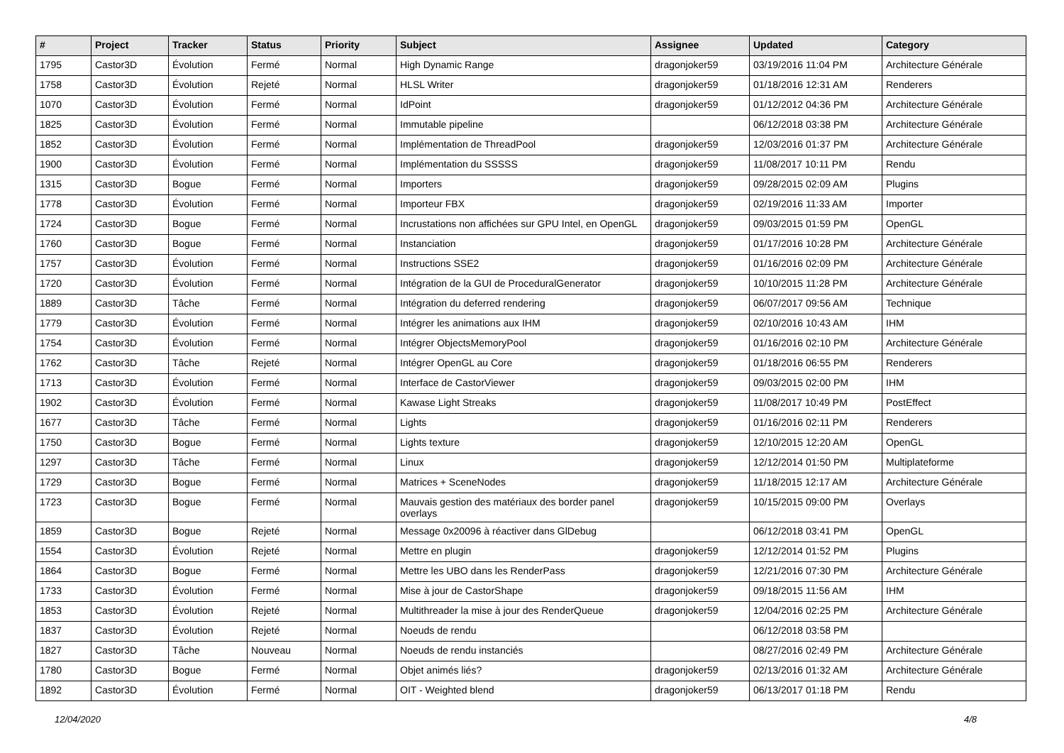| # | Project | Tracker | Status | Priority | Subject | Assignee | Updated | Category |
| --- | --- | --- | --- | --- | --- | --- | --- | --- |
| 1795 | Castor3D | Évolution | Fermé | Normal | High Dynamic Range | dragonjoker59 | 03/19/2016 11:04 PM | Architecture Générale |
| 1758 | Castor3D | Évolution | Rejeté | Normal | HLSL Writer | dragonjoker59 | 01/18/2016 12:31 AM | Renderers |
| 1070 | Castor3D | Évolution | Fermé | Normal | IdPoint | dragonjoker59 | 01/12/2012 04:36 PM | Architecture Générale |
| 1825 | Castor3D | Évolution | Fermé | Normal | Immutable pipeline | | 06/12/2018 03:38 PM | Architecture Générale |
| 1852 | Castor3D | Évolution | Fermé | Normal | Implémentation de ThreadPool | dragonjoker59 | 12/03/2016 01:37 PM | Architecture Générale |
| 1900 | Castor3D | Évolution | Fermé | Normal | Implémentation du SSSSS | dragonjoker59 | 11/08/2017 10:11 PM | Rendu |
| 1315 | Castor3D | Bogue | Fermé | Normal | Importers | dragonjoker59 | 09/28/2015 02:09 AM | Plugins |
| 1778 | Castor3D | Évolution | Fermé | Normal | Importeur FBX | dragonjoker59 | 02/19/2016 11:33 AM | Importer |
| 1724 | Castor3D | Bogue | Fermé | Normal | Incrustations non affichées sur GPU Intel, en OpenGL | dragonjoker59 | 09/03/2015 01:59 PM | OpenGL |
| 1760 | Castor3D | Bogue | Fermé | Normal | Instanciation | dragonjoker59 | 01/17/2016 10:28 PM | Architecture Générale |
| 1757 | Castor3D | Évolution | Fermé | Normal | Instructions SSE2 | dragonjoker59 | 01/16/2016 02:09 PM | Architecture Générale |
| 1720 | Castor3D | Évolution | Fermé | Normal | Intégration de la GUI de ProceduralGenerator | dragonjoker59 | 10/10/2015 11:28 PM | Architecture Générale |
| 1889 | Castor3D | Tâche | Fermé | Normal | Intégration du deferred rendering | dragonjoker59 | 06/07/2017 09:56 AM | Technique |
| 1779 | Castor3D | Évolution | Fermé | Normal | Intégrer les animations aux IHM | dragonjoker59 | 02/10/2016 10:43 AM | IHM |
| 1754 | Castor3D | Évolution | Fermé | Normal | Intégrer ObjectsMemoryPool | dragonjoker59 | 01/16/2016 02:10 PM | Architecture Générale |
| 1762 | Castor3D | Tâche | Rejeté | Normal | Intégrer OpenGL au Core | dragonjoker59 | 01/18/2016 06:55 PM | Renderers |
| 1713 | Castor3D | Évolution | Fermé | Normal | Interface de CastorViewer | dragonjoker59 | 09/03/2015 02:00 PM | IHM |
| 1902 | Castor3D | Évolution | Fermé | Normal | Kawase Light Streaks | dragonjoker59 | 11/08/2017 10:49 PM | PostEffect |
| 1677 | Castor3D | Tâche | Fermé | Normal | Lights | dragonjoker59 | 01/16/2016 02:11 PM | Renderers |
| 1750 | Castor3D | Bogue | Fermé | Normal | Lights texture | dragonjoker59 | 12/10/2015 12:20 AM | OpenGL |
| 1297 | Castor3D | Tâche | Fermé | Normal | Linux | dragonjoker59 | 12/12/2014 01:50 PM | Multiplateforme |
| 1729 | Castor3D | Bogue | Fermé | Normal | Matrices + SceneNodes | dragonjoker59 | 11/18/2015 12:17 AM | Architecture Générale |
| 1723 | Castor3D | Bogue | Fermé | Normal | Mauvais gestion des matériaux des border panel overlays | dragonjoker59 | 10/15/2015 09:00 PM | Overlays |
| 1859 | Castor3D | Bogue | Rejeté | Normal | Message 0x20096 à réactiver dans GlDebug | | 06/12/2018 03:41 PM | OpenGL |
| 1554 | Castor3D | Évolution | Rejeté | Normal | Mettre en plugin | dragonjoker59 | 12/12/2014 01:52 PM | Plugins |
| 1864 | Castor3D | Bogue | Fermé | Normal | Mettre les UBO dans les RenderPass | dragonjoker59 | 12/21/2016 07:30 PM | Architecture Générale |
| 1733 | Castor3D | Évolution | Fermé | Normal | Mise à jour de CastorShape | dragonjoker59 | 09/18/2015 11:56 AM | IHM |
| 1853 | Castor3D | Évolution | Rejeté | Normal | Multithreader la mise à jour des RenderQueue | dragonjoker59 | 12/04/2016 02:25 PM | Architecture Générale |
| 1837 | Castor3D | Évolution | Rejeté | Normal | Noeuds de rendu | | 06/12/2018 03:58 PM | |
| 1827 | Castor3D | Tâche | Nouveau | Normal | Noeuds de rendu instanciés | | 08/27/2016 02:49 PM | Architecture Générale |
| 1780 | Castor3D | Bogue | Fermé | Normal | Objet animés liés? | dragonjoker59 | 02/13/2016 01:32 AM | Architecture Générale |
| 1892 | Castor3D | Évolution | Fermé | Normal | OIT - Weighted blend | dragonjoker59 | 06/13/2017 01:18 PM | Rendu |
12/04/2020 4/8